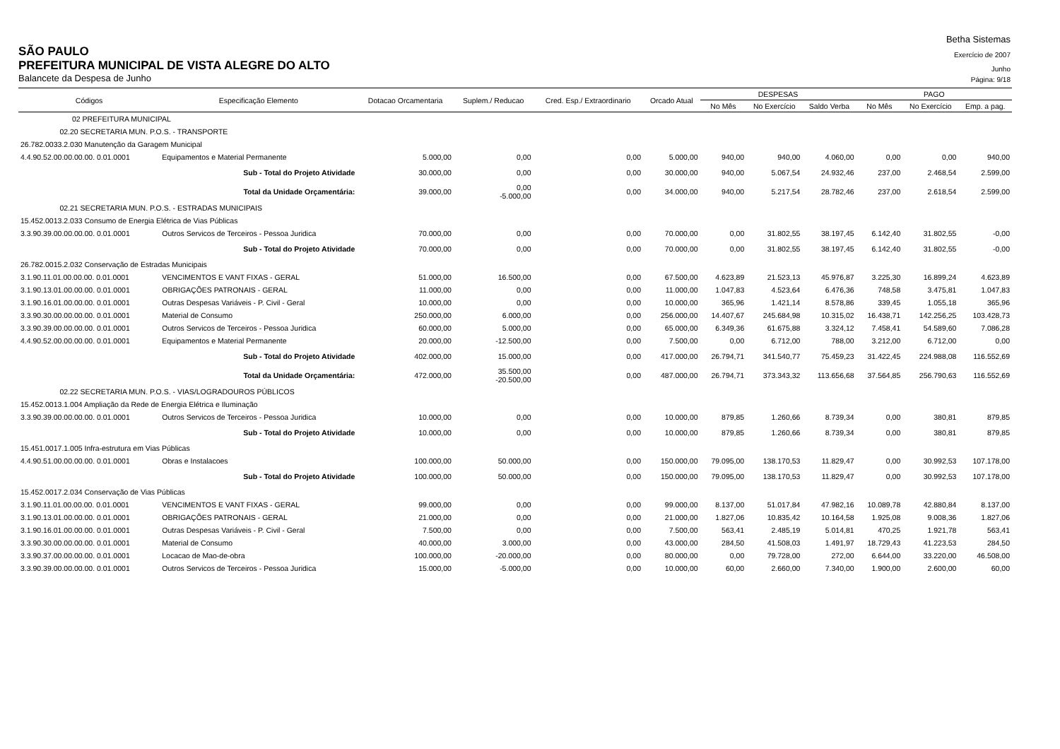Betha Sistemas
SÃO PAULO
Exercício de 2007
PREFEITURA MUNICIPAL DE VISTA ALEGRE DO ALTO
Junho
Balancete da Despesa de Junho
Página: 9/18
| Códigos | Especificação Elemento | Dotacao Orcamentaria | Suplem./ Reducao | Cred. Esp./ Extraordinario | Orcado Atual | DESPESAS | | | PAGO | | |
| --- | --- | --- | --- | --- | --- | --- | --- | --- | --- | --- | --- |
| | | | | | | No Mês | No Exercício | Saldo Verba | No Mês | No Exercício | Emp. a pag. |
| 02 PREFEITURA MUNICIPAL | | | | | | | | | | | |
| 02.20 SECRETARIA MUN. P.O.S. - TRANSPORTE | | | | | | | | | | | |
| 26.782.0033.2.030 Manutenção da Garagem Municipal | | | | | | | | | | | |
| 4.4.90.52.00.00.00.00. 0.01.0001 | Equipamentos e Material Permanente | 5.000,00 | 0,00 | 0,00 | 5.000,00 | 940,00 | 940,00 | 4.060,00 | 0,00 | 0,00 | 940,00 |
| | Sub - Total do Projeto Atividade | 30.000,00 | 0,00 | 0,00 | 30.000,00 | 940,00 | 5.067,54 | 24.932,46 | 237,00 | 2.468,54 | 2.599,00 |
| | Total da Unidade Orçamentária: | 39.000,00 | 0,00 -5.000,00 | 0,00 | 34.000,00 | 940,00 | 5.217,54 | 28.782,46 | 237,00 | 2.618,54 | 2.599,00 |
| 02.21 SECRETARIA MUN. P.O.S. - ESTRADAS MUNICIPAIS | | | | | | | | | | | |
| 15.452.0013.2.033 Consumo de Energia Elétrica de Vias Públicas | | | | | | | | | | | |
| 3.3.90.39.00.00.00.00. 0.01.0001 | Outros Servicos de Terceiros - Pessoa Juridica | 70.000,00 | 0,00 | 0,00 | 70.000,00 | 0,00 | 31.802,55 | 38.197,45 | 6.142,40 | 31.802,55 | -0,00 |
| | Sub - Total do Projeto Atividade | 70.000,00 | 0,00 | 0,00 | 70.000,00 | 0,00 | 31.802,55 | 38.197,45 | 6.142,40 | 31.802,55 | -0,00 |
| 26.782.0015.2.032 Conservação de Estradas Municipais | | | | | | | | | | | |
| 3.1.90.11.01.00.00.00. 0.01.0001 | VENCIMENTOS E VANT FIXAS - GERAL | 51.000,00 | 16.500,00 | 0,00 | 67.500,00 | 4.623,89 | 21.523,13 | 45.976,87 | 3.225,30 | 16.899,24 | 4.623,89 |
| 3.1.90.13.01.00.00.00. 0.01.0001 | OBRIGAÇÕES PATRONAIS - GERAL | 11.000,00 | 0,00 | 0,00 | 11.000,00 | 1.047,83 | 4.523,64 | 6.476,36 | 748,58 | 3.475,81 | 1.047,83 |
| 3.1.90.16.01.00.00.00. 0.01.0001 | Outras Despesas Variáveis - P. Civil - Geral | 10.000,00 | 0,00 | 0,00 | 10.000,00 | 365,96 | 1.421,14 | 8.578,86 | 339,45 | 1.055,18 | 365,96 |
| 3.3.90.30.00.00.00.00. 0.01.0001 | Material de Consumo | 250.000,00 | 6.000,00 | 0,00 | 256.000,00 | 14.407,67 | 245.684,98 | 10.315,02 | 16.438,71 | 142.256,25 | 103.428,73 |
| 3.3.90.39.00.00.00.00. 0.01.0001 | Outros Servicos de Terceiros - Pessoa Juridica | 60.000,00 | 5.000,00 | 0,00 | 65.000,00 | 6.349,36 | 61.675,88 | 3.324,12 | 7.458,41 | 54.589,60 | 7.086,28 |
| 4.4.90.52.00.00.00.00. 0.01.0001 | Equipamentos e Material Permanente | 20.000,00 | -12.500,00 | 0,00 | 7.500,00 | 0,00 | 6.712,00 | 788,00 | 3.212,00 | 6.712,00 | 0,00 |
| | Sub - Total do Projeto Atividade | 402.000,00 | 15.000,00 | 0,00 | 417.000,00 | 26.794,71 | 341.540,77 | 75.459,23 | 31.422,45 | 224.988,08 | 116.552,69 |
| | Total da Unidade Orçamentária: | 472.000,00 | 35.500,00 -20.500,00 | 0,00 | 487.000,00 | 26.794,71 | 373.343,32 | 113.656,68 | 37.564,85 | 256.790,63 | 116.552,69 |
| 02.22 SECRETARIA MUN. P.O.S. - VIAS/LOGRADOUROS PÚBLICOS | | | | | | | | | | | |
| 15.452.0013.1.004 Ampliação da Rede de Energia Elétrica e Iluminação | | | | | | | | | | | |
| 3.3.90.39.00.00.00.00. 0.01.0001 | Outros Servicos de Terceiros - Pessoa Juridica | 10.000,00 | 0,00 | 0,00 | 10.000,00 | 879,85 | 1.260,66 | 8.739,34 | 0,00 | 380,81 | 879,85 |
| | Sub - Total do Projeto Atividade | 10.000,00 | 0,00 | 0,00 | 10.000,00 | 879,85 | 1.260,66 | 8.739,34 | 0,00 | 380,81 | 879,85 |
| 15.451.0017.1.005 Infra-estrutura em Vias Públicas | | | | | | | | | | | |
| 4.4.90.51.00.00.00.00. 0.01.0001 | Obras e Instalacoes | 100.000,00 | 50.000,00 | 0,00 | 150.000,00 | 79.095,00 | 138.170,53 | 11.829,47 | 0,00 | 30.992,53 | 107.178,00 |
| | Sub - Total do Projeto Atividade | 100.000,00 | 50.000,00 | 0,00 | 150.000,00 | 79.095,00 | 138.170,53 | 11.829,47 | 0,00 | 30.992,53 | 107.178,00 |
| 15.452.0017.2.034 Conservação de Vias Públicas | | | | | | | | | | | |
| 3.1.90.11.01.00.00.00. 0.01.0001 | VENCIMENTOS E VANT FIXAS - GERAL | 99.000,00 | 0,00 | 0,00 | 99.000,00 | 8.137,00 | 51.017,84 | 47.982,16 | 10.089,78 | 42.880,84 | 8.137,00 |
| 3.1.90.13.01.00.00.00. 0.01.0001 | OBRIGAÇÕES PATRONAIS - GERAL | 21.000,00 | 0,00 | 0,00 | 21.000,00 | 1.827,06 | 10.835,42 | 10.164,58 | 1.925,08 | 9.008,36 | 1.827,06 |
| 3.1.90.16.01.00.00.00. 0.01.0001 | Outras Despesas Variáveis - P. Civil - Geral | 7.500,00 | 0,00 | 0,00 | 7.500,00 | 563,41 | 2.485,19 | 5.014,81 | 470,25 | 1.921,78 | 563,41 |
| 3.3.90.30.00.00.00.00. 0.01.0001 | Material de Consumo | 40.000,00 | 3.000,00 | 0,00 | 43.000,00 | 284,50 | 41.508,03 | 1.491,97 | 18.729,43 | 41.223,53 | 284,50 |
| 3.3.90.37.00.00.00.00. 0.01.0001 | Locacao de Mao-de-obra | 100.000,00 | -20.000,00 | 0,00 | 80.000,00 | 0,00 | 79.728,00 | 272,00 | 6.644,00 | 33.220,00 | 46.508,00 |
| 3.3.90.39.00.00.00.00. 0.01.0001 | Outros Servicos de Terceiros - Pessoa Juridica | 15.000,00 | -5.000,00 | 0,00 | 10.000,00 | 60,00 | 2.660,00 | 7.340,00 | 1.900,00 | 2.600,00 | 60,00 |